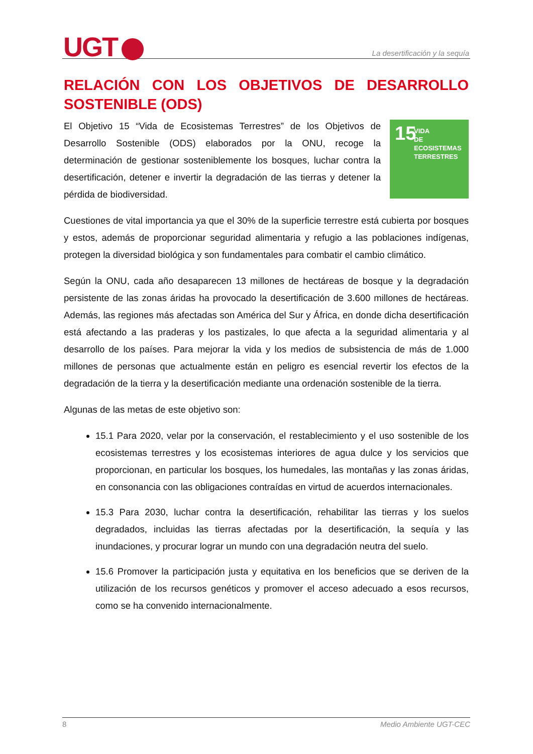UGT La desertificación y la sequía
RELACIÓN CON LOS OBJETIVOS DE DESARROLLO SOSTENIBLE (ODS)
15
VIDA
DE ECOSISTEMAS
TERRESTRES
El Objetivo 15 “Vida de Ecosistemas Terrestres” de los Objetivos de Desarrollo Sostenible (ODS) elaborados por la ONU, recoge la determinación de gestionar sosteniblemente los bosques, luchar contra la desertificación, detener e invertir la degradación de las tierras y detener la pérdida de biodiversidad.
Cuestiones de vital importancia ya que el 30% de la superficie terrestre está cubierta por bosques y estos, además de proporcionar seguridad alimentaria y refugio a las poblaciones indígenas, protegen la diversidad biológica y son fundamentales para combatir el cambio climático.
Según la ONU, cada año desaparecen 13 millones de hectáreas de bosque y la degradación persistente de las zonas áridas ha provocado la desertificación de 3.600 millones de hectáreas. Además, las regiones más afectadas son América del Sur y África, en donde dicha desertificación está afectando a las praderas y los pastizales, lo que afecta a la seguridad alimentaria y al desarrollo de los países. Para mejorar la vida y los medios de subsistencia de más de 1.000 millones de personas que actualmente están en peligro es esencial revertir los efectos de la degradación de la tierra y la desertificación mediante una ordenación sostenible de la tierra.
Algunas de las metas de este objetivo son:
15.1 Para 2020, velar por la conservación, el restablecimiento y el uso sostenible de los ecosistemas terrestres y los ecosistemas interiores de agua dulce y los servicios que proporcionan, en particular los bosques, los humedales, las montañas y las zonas áridas, en consonancia con las obligaciones contraídas en virtud de acuerdos internacionales.
15.3 Para 2030, luchar contra la desertificación, rehabilitar las tierras y los suelos degradados, incluidas las tierras afectadas por la desertificación, la sequía y las inundaciones, y procurar lograr un mundo con una degradación neutra del suelo.
15.6 Promover la participación justa y equitativa en los beneficios que se deriven de la utilización de los recursos genéticos y promover el acceso adecuado a esos recursos, como se ha convenido internacionalmente.
8 Medio Ambiente UGT-CEC